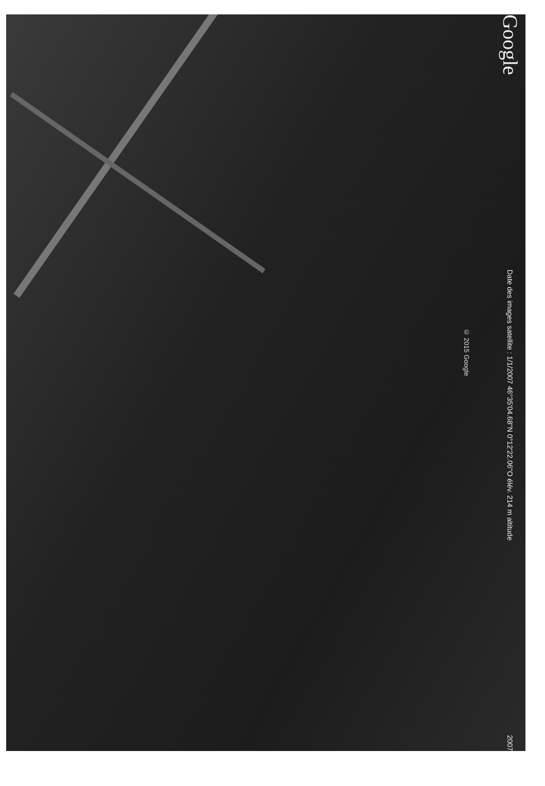© 2015 Google
Google
Date des images satellite : 1/1/2007 46°35'04.68"N 0°12'22.06"O élév. 214 m altitude
2007